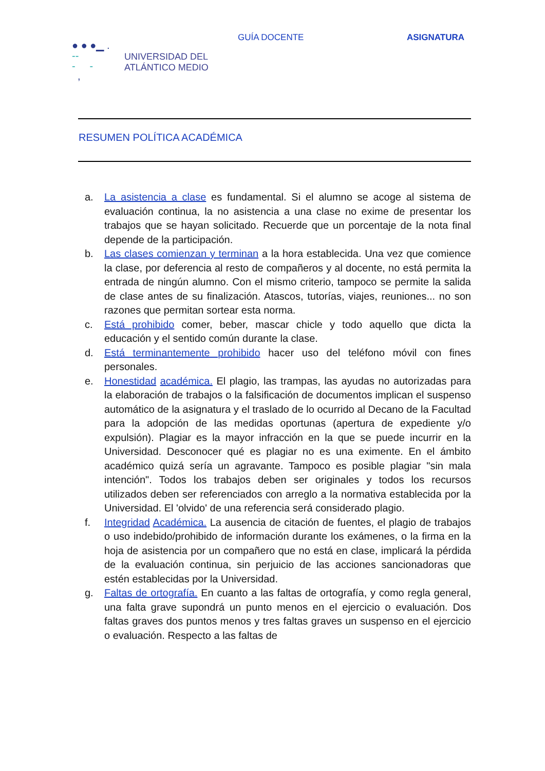● ● ●▁ .
--
- -
,
UNIVERSIDAD DEL
ATLÁNTICO MEDIO
GUÍA DOCENTE ASIGNATURA
RESUMEN POLÍTICA ACADÉMICA
a. La asistencia a clase es fundamental. Si el alumno se acoge al sistema de evaluación continua, la no asistencia a una clase no exime de presentar los trabajos que se hayan solicitado. Recuerde que un porcentaje de la nota final depende de la participación.
b. Las clases comienzan y terminan a la hora establecida. Una vez que comience la clase, por deferencia al resto de compañeros y al docente, no está permita la entrada de ningún alumno. Con el mismo criterio, tampoco se permite la salida de clase antes de su finalización. Atascos, tutorías, viajes, reuniones... no son razones que permitan sortear esta norma.
c. Está prohibido comer, beber, mascar chicle y todo aquello que dicta la educación y el sentido común durante la clase.
d. Está terminantemente prohibido hacer uso del teléfono móvil con fines personales.
e. Honestidad académica. El plagio, las trampas, las ayudas no autorizadas para la elaboración de trabajos o la falsificación de documentos implican el suspenso automático de la asignatura y el traslado de lo ocurrido al Decano de la Facultad para la adopción de las medidas oportunas (apertura de expediente y/o expulsión). Plagiar es la mayor infracción en la que se puede incurrir en la Universidad. Desconocer qué es plagiar no es una eximente. En el ámbito académico quizá sería un agravante. Tampoco es posible plagiar "sin mala intención". Todos los trabajos deben ser originales y todos los recursos utilizados deben ser referenciados con arreglo a la normativa establecida por la Universidad. El 'olvido' de una referencia será considerado plagio.
f. Integridad Académica. La ausencia de citación de fuentes, el plagio de trabajos o uso indebido/prohibido de información durante los exámenes, o la firma en la hoja de asistencia por un compañero que no está en clase, implicará la pérdida de la evaluación continua, sin perjuicio de las acciones sancionadoras que estén establecidas por la Universidad.
g. Faltas de ortografía. En cuanto a las faltas de ortografía, y como regla general, una falta grave supondrá un punto menos en el ejercicio o evaluación. Dos faltas graves dos puntos menos y tres faltas graves un suspenso en el ejercicio o evaluación. Respecto a las faltas de